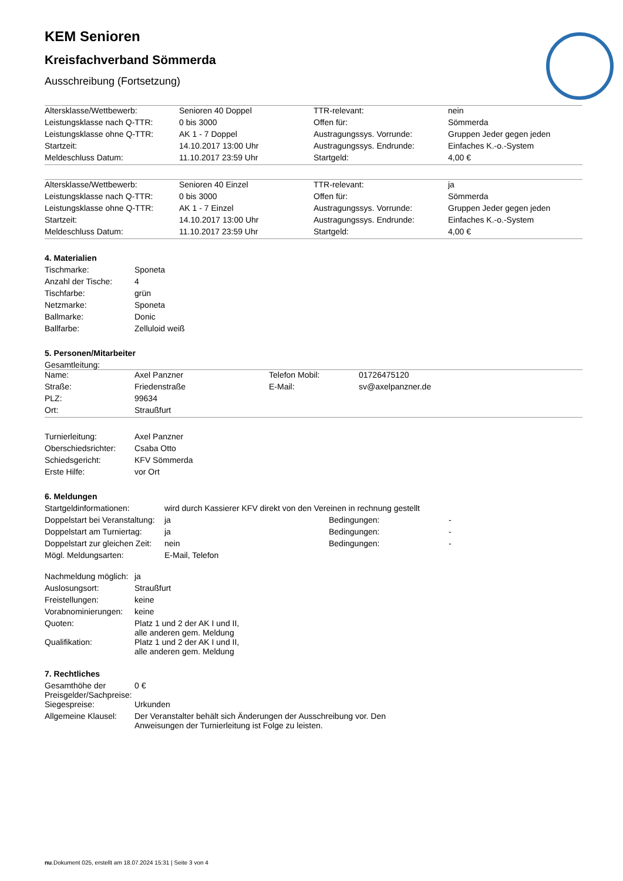KEM Senioren
Kreisfachverband Sömmerda
Ausschreibung (Fortsetzung)
| Altersklasse/Wettbewerb: | Senioren 40 Doppel | TTR-relevant: | nein |
| Leistungsklasse nach Q-TTR: | 0 bis 3000 | Offen für: | Sömmerda |
| Leistungsklasse ohne Q-TTR: | AK 1 - 7 Doppel | Austragungssys. Vorrunde: | Gruppen Jeder gegen jeden |
| Startzeit: | 14.10.2017 13:00 Uhr | Austragungssys. Endrunde: | Einfaches K.-o.-System |
| Meldeschluss Datum: | 11.10.2017 23:59 Uhr | Startgeld: | 4,00 € |
| Altersklasse/Wettbewerb: | Senioren 40 Einzel | TTR-relevant: | ja |
| Leistungsklasse nach Q-TTR: | 0 bis 3000 | Offen für: | Sömmerda |
| Leistungsklasse ohne Q-TTR: | AK 1 - 7 Einzel | Austragungssys. Vorrunde: | Gruppen Jeder gegen jeden |
| Startzeit: | 14.10.2017 13:00 Uhr | Austragungssys. Endrunde: | Einfaches K.-o.-System |
| Meldeschluss Datum: | 11.10.2017 23:59 Uhr | Startgeld: | 4,00 € |
4. Materialien
| Tischmarke: | Sponeta |
| Anzahl der Tische: | 4 |
| Tischfarbe: | grün |
| Netzmarke: | Sponeta |
| Ballmarke: | Donic |
| Ballfarbe: | Zelluloid weiß |
5. Personen/Mitarbeiter
Gesamtleitung:
| Name: | Axel Panzner | Telefon Mobil: | 01726475120 |
| Straße: | Friedenstraße | E-Mail: | sv@axelpanzner.de |
| PLZ: | 99634 | | |
| Ort: | Straußfurt | | |
| Turnierleitung: | Axel Panzner |
| Oberschiedsrichter: | Csaba Otto |
| Schiedsgericht: | KFV Sömmerda |
| Erste Hilfe: | vor Ort |
6. Meldungen
| Startgeldinformationen: | wird durch Kassierer KFV direkt von den Vereinen in rechnung gestellt | | |
| Doppelstart bei Veranstaltung: | ja | Bedingungen: | - |
| Doppelstart am Turniertag: | ja | Bedingungen: | - |
| Doppelstart zur gleichen Zeit: | nein | Bedingungen: | - |
| Mögl. Meldungsarten: | E-Mail, Telefon | | |
| Nachmeldung möglich: | ja |
| Auslosungsort: | Straußfurt |
| Freistellungen: | keine |
| Vorabnominierungen: | keine |
| Quoten: | Platz 1 und 2 der AK I und II, alle anderen gem. Meldung |
| Qualifikation: | Platz 1 und 2 der AK I und II, alle anderen gem. Meldung |
7. Rechtliches
| Gesamthöhe der Preisgelder/Sachpreise: | 0 € |
| Siegespreise: | Urkunden |
| Allgemeine Klausel: | Der Veranstalter behält sich Änderungen der Ausschreibung vor. Den Anweisungen der Turnierleitung ist Folge zu leisten. |
nu.Dokument 025, erstellt am 18.07.2024 15:31 | Seite 3 von 4